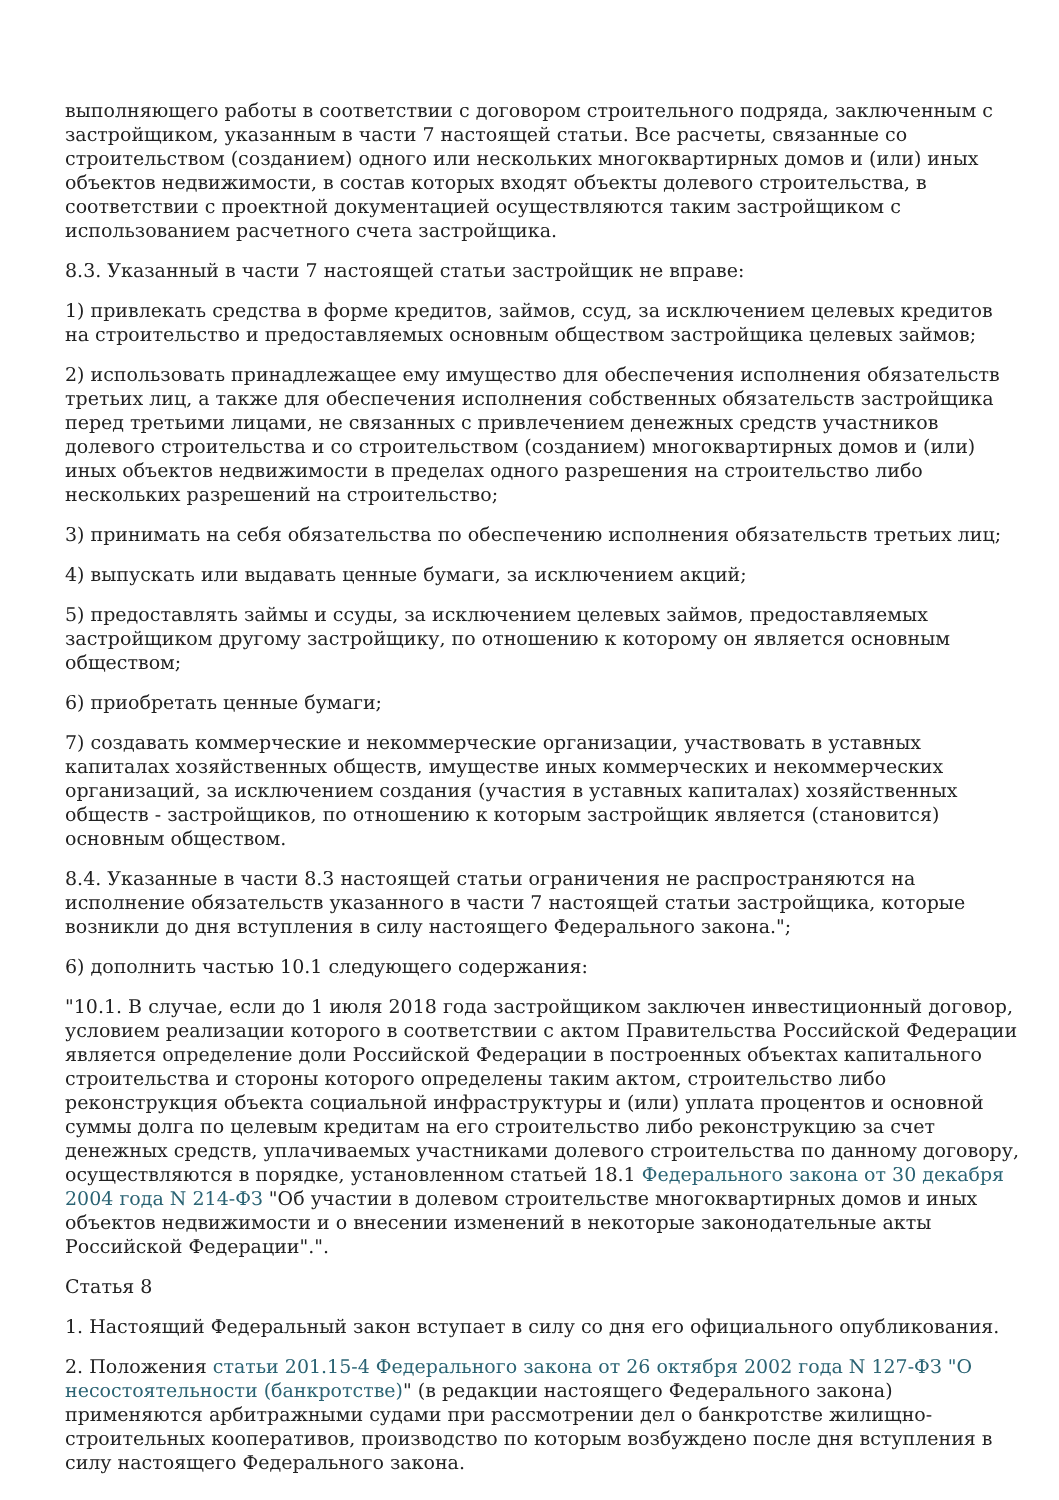выполняющего работы в соответствии с договором строительного подряда, заключенным с застройщиком, указанным в части 7 настоящей статьи. Все расчеты, связанные со строительством (созданием) одного или нескольких многоквартирных домов и (или) иных объектов недвижимости, в состав которых входят объекты долевого строительства, в соответствии с проектной документацией осуществляются таким застройщиком с использованием расчетного счета застройщика.
8.3. Указанный в части 7 настоящей статьи застройщик не вправе:
1) привлекать средства в форме кредитов, займов, ссуд, за исключением целевых кредитов на строительство и предоставляемых основным обществом застройщика целевых займов;
2) использовать принадлежащее ему имущество для обеспечения исполнения обязательств третьих лиц, а также для обеспечения исполнения собственных обязательств застройщика перед третьими лицами, не связанных с привлечением денежных средств участников долевого строительства и со строительством (созданием) многоквартирных домов и (или) иных объектов недвижимости в пределах одного разрешения на строительство либо нескольких разрешений на строительство;
3) принимать на себя обязательства по обеспечению исполнения обязательств третьих лиц;
4) выпускать или выдавать ценные бумаги, за исключением акций;
5) предоставлять займы и ссуды, за исключением целевых займов, предоставляемых застройщиком другому застройщику, по отношению к которому он является основным обществом;
6) приобретать ценные бумаги;
7) создавать коммерческие и некоммерческие организации, участвовать в уставных капиталах хозяйственных обществ, имуществе иных коммерческих и некоммерческих организаций, за исключением создания (участия в уставных капиталах) хозяйственных обществ - застройщиков, по отношению к которым застройщик является (становится) основным обществом.
8.4. Указанные в части 8.3 настоящей статьи ограничения не распространяются на исполнение обязательств указанного в части 7 настоящей статьи застройщика, которые возникли до дня вступления в силу настоящего Федерального закона.";
6) дополнить частью 10.1 следующего содержания:
"10.1. В случае, если до 1 июля 2018 года застройщиком заключен инвестиционный договор, условием реализации которого в соответствии с актом Правительства Российской Федерации является определение доли Российской Федерации в построенных объектах капитального строительства и стороны которого определены таким актом, строительство либо реконструкция объекта социальной инфраструктуры и (или) уплата процентов и основной суммы долга по целевым кредитам на его строительство либо реконструкцию за счет денежных средств, уплачиваемых участниками долевого строительства по данному договору, осуществляются в порядке, установленном статьей 18.1 Федерального закона от 30 декабря 2004 года N 214-ФЗ "Об участии в долевом строительстве многоквартирных домов и иных объектов недвижимости и о внесении изменений в некоторые законодательные акты Российской Федерации".".
Статья 8
1. Настоящий Федеральный закон вступает в силу со дня его официального опубликования.
2. Положения статьи 201.15-4 Федерального закона от 26 октября 2002 года N 127-ФЗ "О несостоятельности (банкротстве)" (в редакции настоящего Федерального закона) применяются арбитражными судами при рассмотрении дел о банкротстве жилищно-строительных кооперативов, производство по которым возбуждено после дня вступления в силу настоящего Федерального закона.